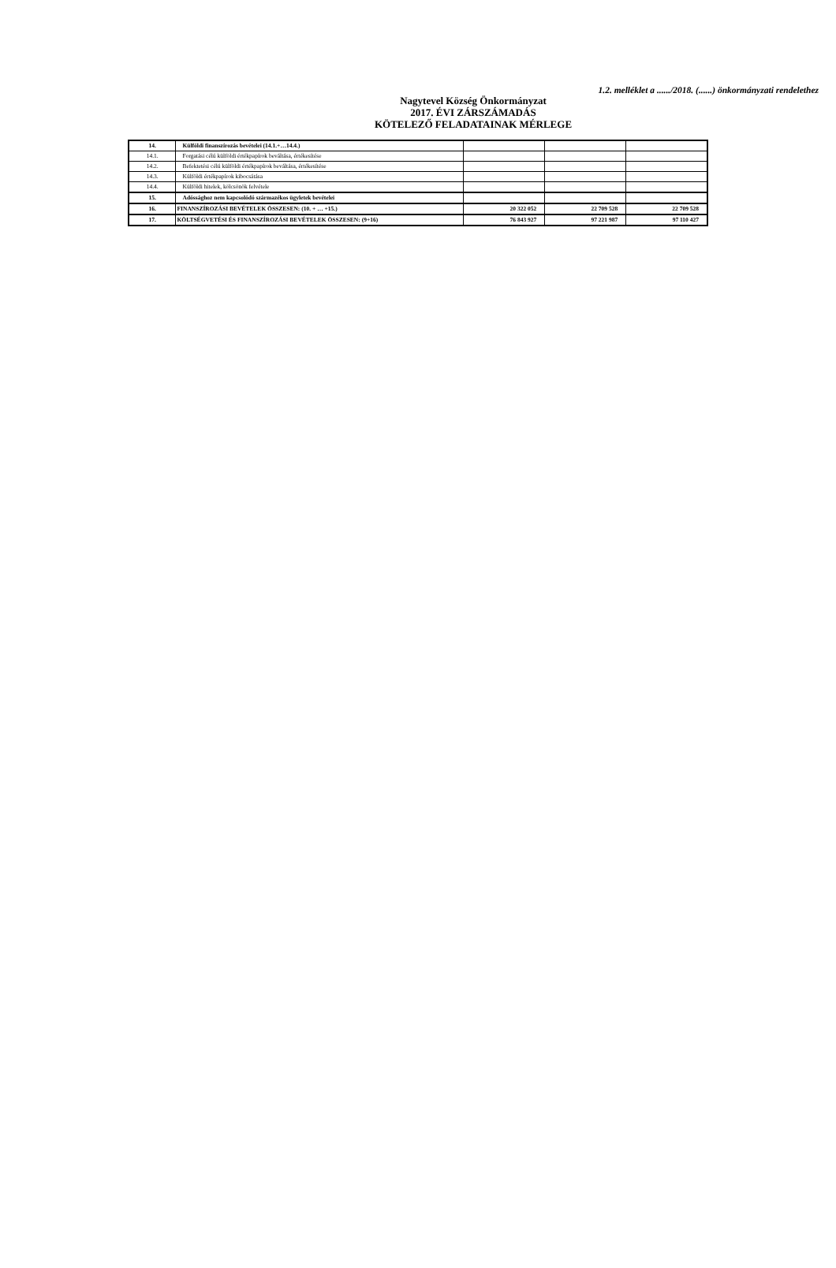1.2. melléklet a ....../2018. (......) önkormányzati rendelethez
Nagytevel Község Önkormányzat
2017. ÉVI ZÁRSZÁMADÁS
KÖTELEZŐ FELADATAINAK MÉRLEGE
| 14. | Külföldi finanszírozás bevételei (14.1.+…14.4.) | | | |
| 14.1. | Forgatási célú külföldi értékpapírok beváltása, értékesítése | | | |
| 14.2. | Befektetési célú külföldi értékpapírok beváltása, értékesítése | | | |
| 14.3. | Külföldi értékpapírok kibocsátása | | | |
| 14.4. | Külföldi hitelek, kölcsönök felvétele | | | |
| 15. | Adóssághoz nem kapcsolódó származékos ügyletek bevételei | | | |
| 16. | FINANSZÍROZÁSI BEVÉTELEK ÖSSZESEN: (10. + … +15.) | 20 322 052 | 22 709 528 | 22 709 528 |
| 17. | KÖLTSÉGVETÉSI ÉS FINANSZÍROZÁSI BEVÉTELEK ÖSSZESEN: (9+16) | 76 843 927 | 97 221 987 | 97 110 427 |